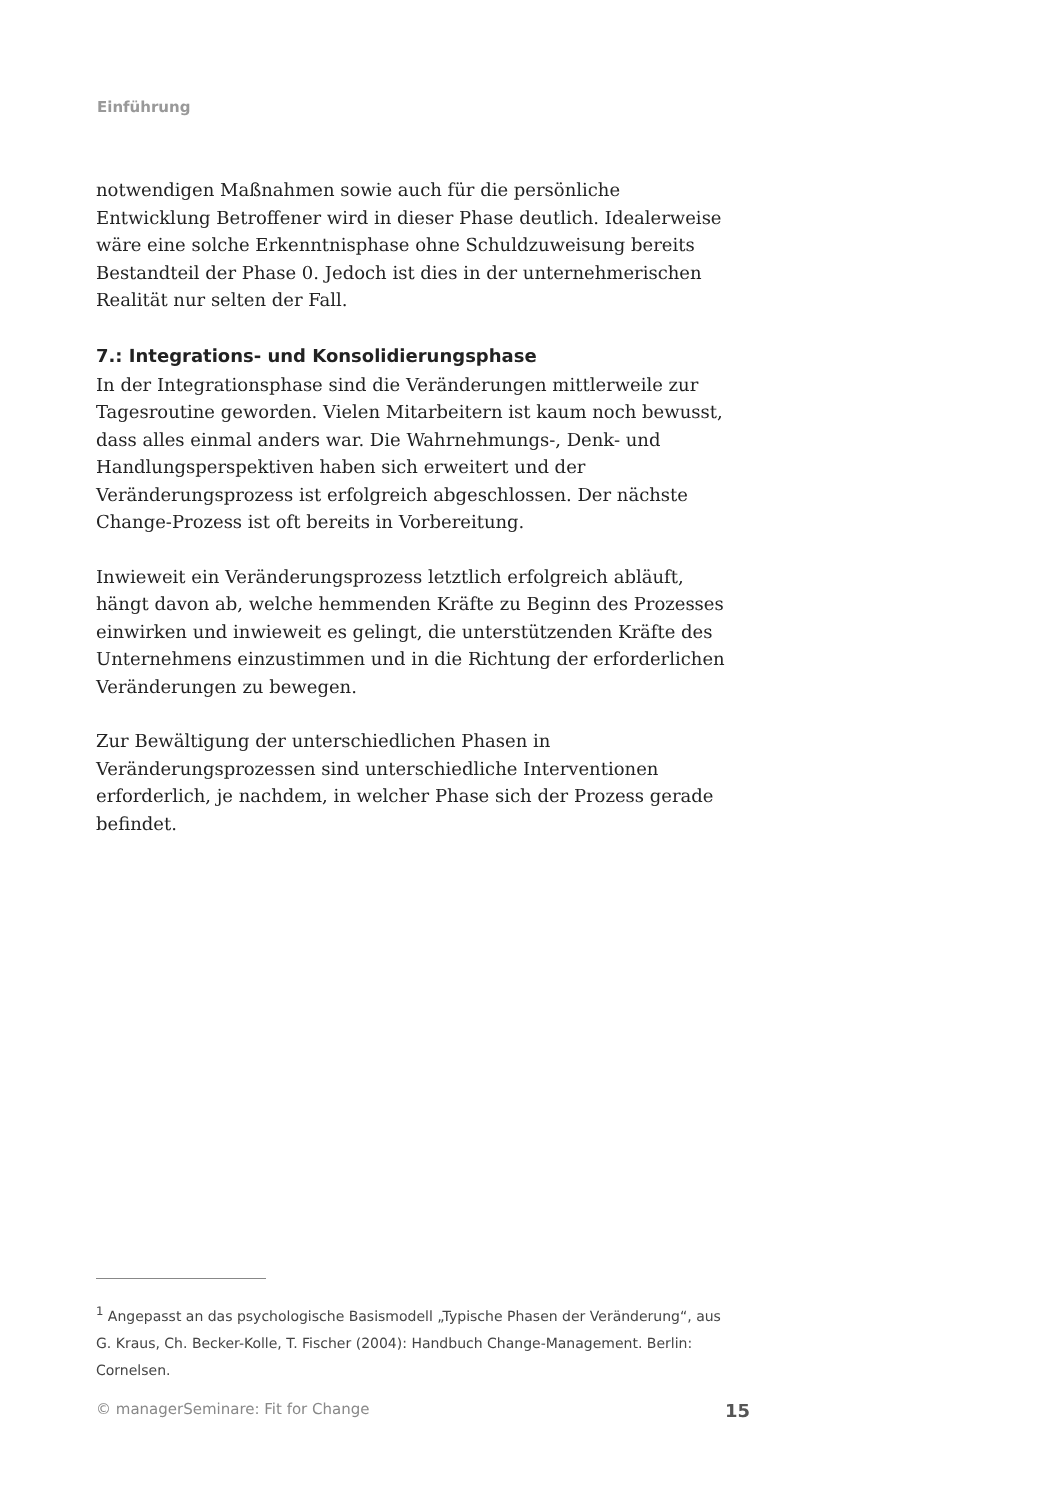Einführung
notwendigen Maßnahmen sowie auch für die persönliche Entwicklung Betroffener wird in dieser Phase deutlich. Idealerweise wäre eine solche Erkenntnisphase ohne Schuldzuweisung bereits Bestandteil der Phase 0. Jedoch ist dies in der unternehmerischen Realität nur selten der Fall.
7.: Integrations- und Konsolidierungsphase
In der Integrationsphase sind die Veränderungen mittlerweile zur Tagesroutine geworden. Vielen Mitarbeitern ist kaum noch bewusst, dass alles einmal anders war. Die Wahrnehmungs-, Denk- und Handlungsperspektiven haben sich erweitert und der Veränderungsprozess ist erfolgreich abgeschlossen. Der nächste Change-Prozess ist oft bereits in Vorbereitung.
Inwieweit ein Veränderungsprozess letztlich erfolgreich abläuft, hängt davon ab, welche hemmenden Kräfte zu Beginn des Prozesses einwirken und inwieweit es gelingt, die unterstützenden Kräfte des Unternehmens einzustimmen und in die Richtung der erforderlichen Veränderungen zu bewegen.
Zur Bewältigung der unterschiedlichen Phasen in Veränderungsprozessen sind unterschiedliche Interventionen erforderlich, je nachdem, in welcher Phase sich der Prozess gerade befindet.
<sup>1</sup> Angepasst an das psychologische Basismodell „Typische Phasen der Veränderung“, aus G. Kraus, Ch. Becker-Kolle, T. Fischer (2004): Handbuch Change-Management. Berlin: Cornelsen.
© managerSeminare: Fit for Change 15